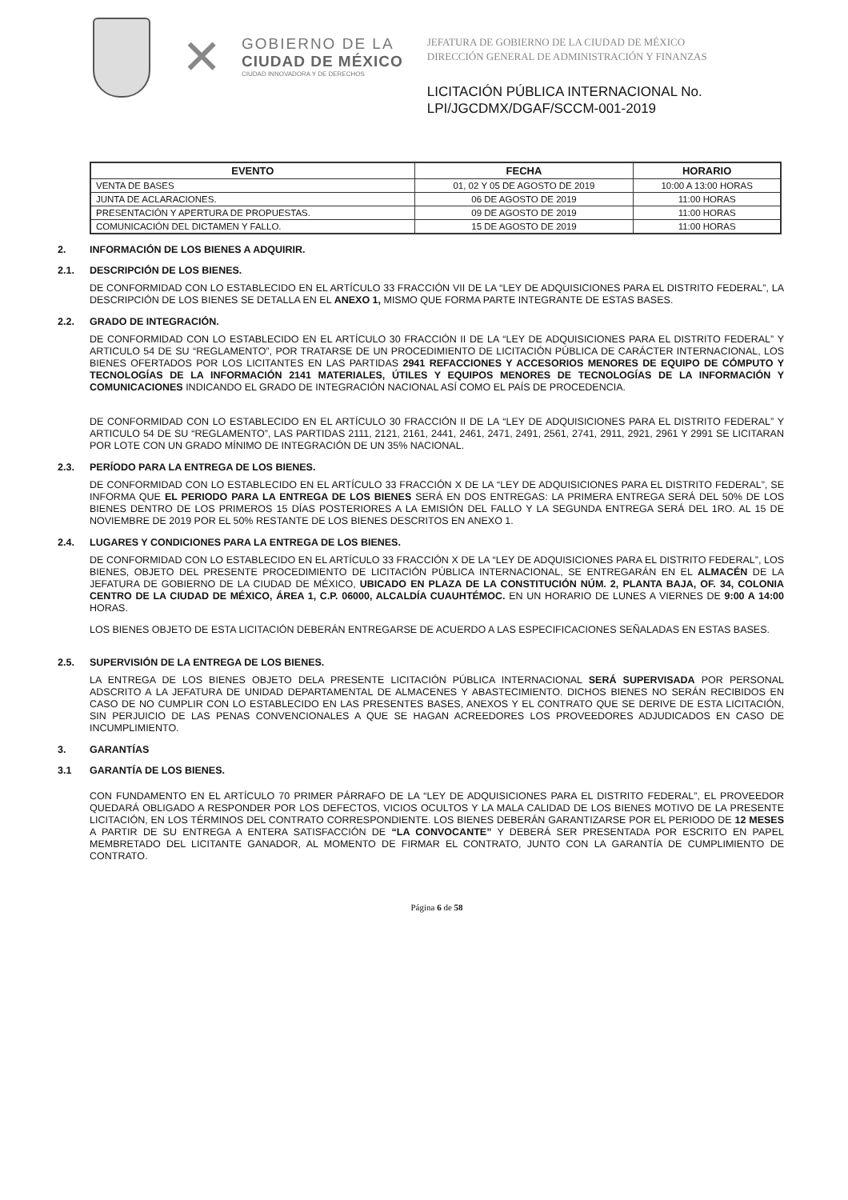✕
GOBIERNO DE LA
CIUDAD DE MÉXICO
CIUDAD INNOVADORA Y DE DERECHOS
JEFATURA DE GOBIERNO DE LA CIUDAD DE MÉXICO
DIRECCIÓN GENERAL DE ADMINISTRACIÓN Y FINANZAS
LICITACIÓN PÚBLICA INTERNACIONAL No.
LPI/JGCDMX/DGAF/SCCM-001-2019
| EVENTO | FECHA | HORARIO |
| --- | --- | --- |
| VENTA DE BASES | 01, 02 Y 05 DE AGOSTO DE 2019 | 10:00 A 13:00 HORAS |
| JUNTA DE ACLARACIONES. | 06 DE AGOSTO DE 2019 | 11:00 HORAS |
| PRESENTACIÓN Y APERTURA DE PROPUESTAS. | 09 DE AGOSTO DE 2019 | 11:00 HORAS |
| COMUNICACIÓN DEL DICTAMEN Y FALLO. | 15 DE AGOSTO DE 2019 | 11:00 HORAS |
2. INFORMACIÓN DE LOS BIENES A ADQUIRIR.
2.1. DESCRIPCIÓN DE LOS BIENES.
DE CONFORMIDAD CON LO ESTABLECIDO EN EL ARTÍCULO 33 FRACCIÓN VII DE LA “LEY DE ADQUISICIONES PARA EL DISTRITO FEDERAL”, LA DESCRIPCIÓN DE LOS BIENES SE DETALLA EN EL ANEXO 1, MISMO QUE FORMA PARTE INTEGRANTE DE ESTAS BASES.
2.2. GRADO DE INTEGRACIÓN.
DE CONFORMIDAD CON LO ESTABLECIDO EN EL ARTÍCULO 30 FRACCIÓN II DE LA “LEY DE ADQUISICIONES PARA EL DISTRITO FEDERAL” Y ARTICULO 54 DE SU “REGLAMENTO”, POR TRATARSE DE UN PROCEDIMIENTO DE LICITACIÓN PÚBLICA DE CARÁCTER INTERNACIONAL, LOS BIENES OFERTADOS POR LOS LICITANTES EN LAS PARTIDAS 2941 REFACCIONES Y ACCESORIOS MENORES DE EQUIPO DE CÓMPUTO Y TECNOLOGÍAS DE LA INFORMACIÓN 2141 MATERIALES, ÚTILES Y EQUIPOS MENORES DE TECNOLOGÍAS DE LA INFORMACIÓN Y COMUNICACIONES INDICANDO EL GRADO DE INTEGRACIÓN NACIONAL ASÍ COMO EL PAÍS DE PROCEDENCIA.
DE CONFORMIDAD CON LO ESTABLECIDO EN EL ARTÍCULO 30 FRACCIÓN II DE LA “LEY DE ADQUISICIONES PARA EL DISTRITO FEDERAL” Y ARTICULO 54 DE SU “REGLAMENTO”, LAS PARTIDAS 2111, 2121, 2161, 2441, 2461, 2471, 2491, 2561, 2741, 2911, 2921, 2961 Y 2991 SE LICITARAN POR LOTE CON UN GRADO MÍNIMO DE INTEGRACIÓN DE UN 35% NACIONAL.
2.3. PERÍODO PARA LA ENTREGA DE LOS BIENES.
DE CONFORMIDAD CON LO ESTABLECIDO EN EL ARTÍCULO 33 FRACCIÓN X DE LA “LEY DE ADQUISICIONES PARA EL DISTRITO FEDERAL”, SE INFORMA QUE EL PERIODO PARA LA ENTREGA DE LOS BIENES SERÁ EN DOS ENTREGAS: LA PRIMERA ENTREGA SERÁ DEL 50% DE LOS BIENES DENTRO DE LOS PRIMEROS 15 DÍAS POSTERIORES A LA EMISIÓN DEL FALLO Y LA SEGUNDA ENTREGA SERÁ DEL 1RO. AL 15 DE NOVIEMBRE DE 2019 POR EL 50% RESTANTE DE LOS BIENES DESCRITOS EN ANEXO 1.
2.4. LUGARES Y CONDICIONES PARA LA ENTREGA DE LOS BIENES.
DE CONFORMIDAD CON LO ESTABLECIDO EN EL ARTÍCULO 33 FRACCIÓN X DE LA “LEY DE ADQUISICIONES PARA EL DISTRITO FEDERAL”, LOS BIENES, OBJETO DEL PRESENTE PROCEDIMIENTO DE LICITACIÓN PÚBLICA INTERNACIONAL, SE ENTREGARÁN EN EL ALMACÉN DE LA JEFATURA DE GOBIERNO DE LA CIUDAD DE MÉXICO, UBICADO EN PLAZA DE LA CONSTITUCIÓN NÚM. 2, PLANTA BAJA, OF. 34, COLONIA CENTRO DE LA CIUDAD DE MÉXICO, ÁREA 1, C.P. 06000, ALCALDÍA CUAUHTÉMOC. EN UN HORARIO DE LUNES A VIERNES DE 9:00 A 14:00 HORAS.
LOS BIENES OBJETO DE ESTA LICITACIÓN DEBERÁN ENTREGARSE DE ACUERDO A LAS ESPECIFICACIONES SEÑALADAS EN ESTAS BASES.
2.5. SUPERVISIÓN DE LA ENTREGA DE LOS BIENES.
LA ENTREGA DE LOS BIENES OBJETO DELA PRESENTE LICITACIÓN PÚBLICA INTERNACIONAL SERÁ SUPERVISADA POR PERSONAL ADSCRITO A LA JEFATURA DE UNIDAD DEPARTAMENTAL DE ALMACENES Y ABASTECIMIENTO. DICHOS BIENES NO SERÁN RECIBIDOS EN CASO DE NO CUMPLIR CON LO ESTABLECIDO EN LAS PRESENTES BASES, ANEXOS Y EL CONTRATO QUE SE DERIVE DE ESTA LICITACIÓN, SIN PERJUICIO DE LAS PENAS CONVENCIONALES A QUE SE HAGAN ACREEDORES LOS PROVEEDORES ADJUDICADOS EN CASO DE INCUMPLIMIENTO.
3. GARANTÍAS
3.1 GARANTÍA DE LOS BIENES.
CON FUNDAMENTO EN EL ARTÍCULO 70 PRIMER PÁRRAFO DE LA “LEY DE ADQUISICIONES PARA EL DISTRITO FEDERAL”, EL PROVEEDOR QUEDARÁ OBLIGADO A RESPONDER POR LOS DEFECTOS, VICIOS OCULTOS Y LA MALA CALIDAD DE LOS BIENES MOTIVO DE LA PRESENTE LICITACIÓN, EN LOS TÉRMINOS DEL CONTRATO CORRESPONDIENTE. LOS BIENES DEBERÁN GARANTIZARSE POR EL PERIODO DE 12 MESES A PARTIR DE SU ENTREGA A ENTERA SATISFACCIÓN DE “LA CONVOCANTE” Y DEBERÁ SER PRESENTADA POR ESCRITO EN PAPEL MEMBRETADO DEL LICITANTE GANADOR, AL MOMENTO DE FIRMAR EL CONTRATO, JUNTO CON LA GARANTÍA DE CUMPLIMIENTO DE CONTRATO.
Página 6 de 58